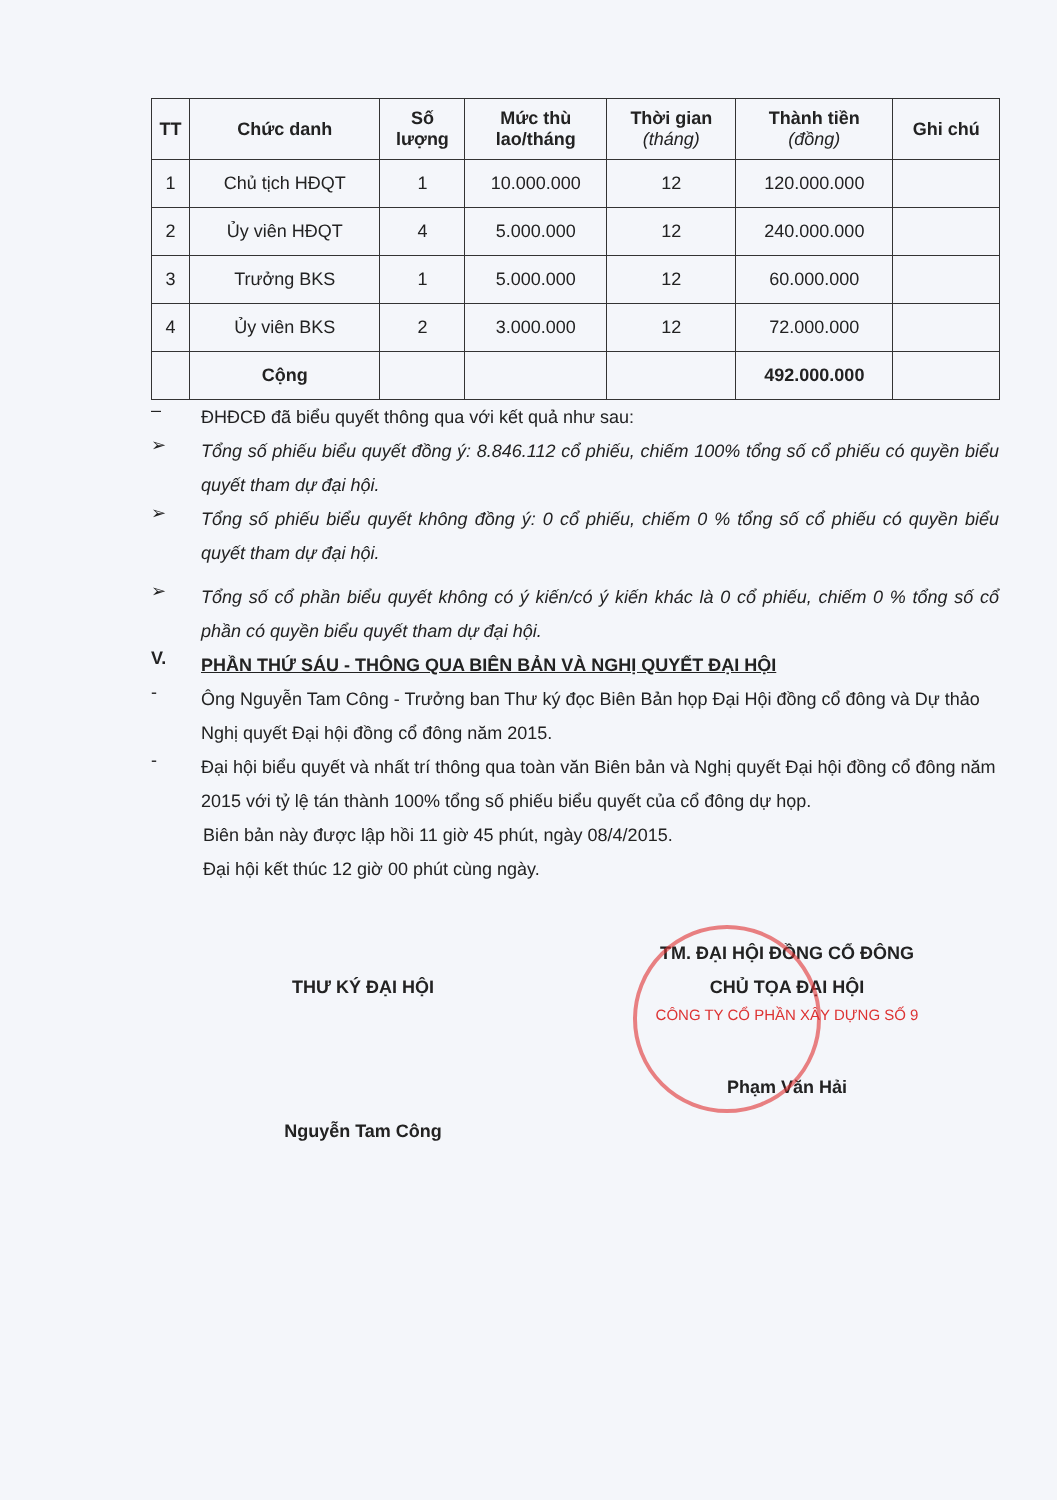| TT | Chức danh | Số lượng | Mức thù lao/tháng | Thời gian (tháng) | Thành tiền (đồng) | Ghi chú |
| --- | --- | --- | --- | --- | --- | --- |
| 1 | Chủ tịch HĐQT | 1 | 10.000.000 | 12 | 120.000.000 | |
| 2 | Ủy viên HĐQT | 4 | 5.000.000 | 12 | 240.000.000 | |
| 3 | Trưởng BKS | 1 | 5.000.000 | 12 | 60.000.000 | |
| 4 | Ủy viên BKS | 2 | 3.000.000 | 12 | 72.000.000 | |
| | Cộng | | | | 492.000.000 | |
–
ĐHĐCĐ đã biểu quyết thông qua với kết quả như sau:
➢
Tổng số phiếu biểu quyết đồng ý: 8.846.112 cổ phiếu, chiếm 100% tổng số cổ phiếu có quyền biểu quyết tham dự đại hội.
➢
Tổng số phiếu biểu quyết không đồng ý: 0 cổ phiếu, chiếm 0 % tổng số cổ phiếu có quyền biểu quyết tham dự đại hội.
➢
Tổng số cổ phần biểu quyết không có ý kiến/có ý kiến khác là 0 cổ phiếu, chiếm 0 % tổng số cổ phần có quyền biểu quyết tham dự đại hội.
V.
PHẦN THỨ SÁU - THÔNG QUA BIÊN BẢN VÀ NGHỊ QUYẾT ĐẠI HỘI
-
Ông Nguyễn Tam Công - Trưởng ban Thư ký đọc Biên Bản họp Đại Hội đồng cổ đông và Dự thảo Nghị quyết Đại hội đồng cổ đông năm 2015.
-
Đại hội biểu quyết và nhất trí thông qua toàn văn Biên bản và Nghị quyết Đại hội đồng cổ đông năm 2015 với tỷ lệ tán thành 100% tổng số phiếu biểu quyết của cổ đông dự họp.
Biên bản này được lập hồi 11 giờ 45 phút, ngày 08/4/2015.
Đại hội kết thúc 12 giờ 00 phút cùng ngày.
THƯ KÝ ĐẠI HỘI
Nguyễn Tam Công
TM. ĐẠI HỘI ĐỒNG CỔ ĐÔNG
CHỦ TỌA ĐẠI HỘI
CÔNG TY CỔ PHẦN XÂY DỰNG SỐ 9
Phạm Văn Hải